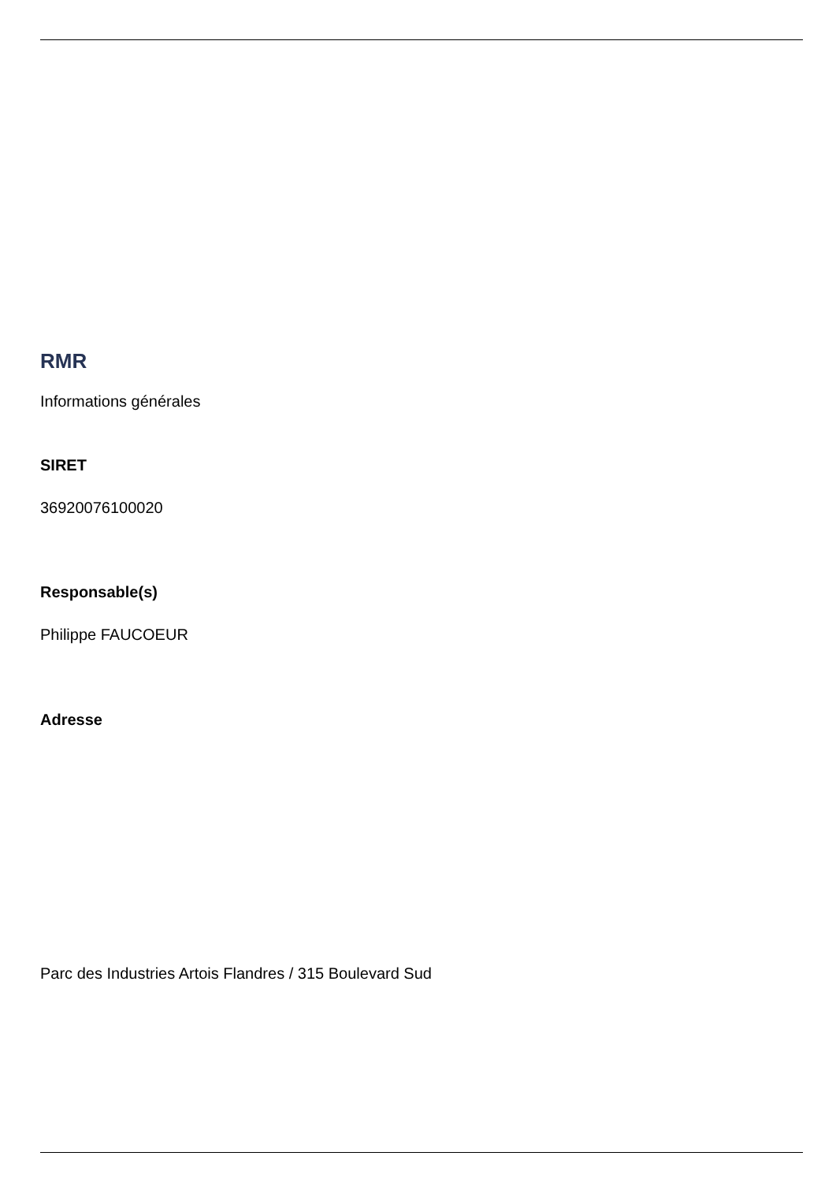RMR
Informations générales
SIRET
36920076100020
Responsable(s)
Philippe FAUCOEUR
Adresse
Parc des Industries Artois Flandres / 315 Boulevard Sud